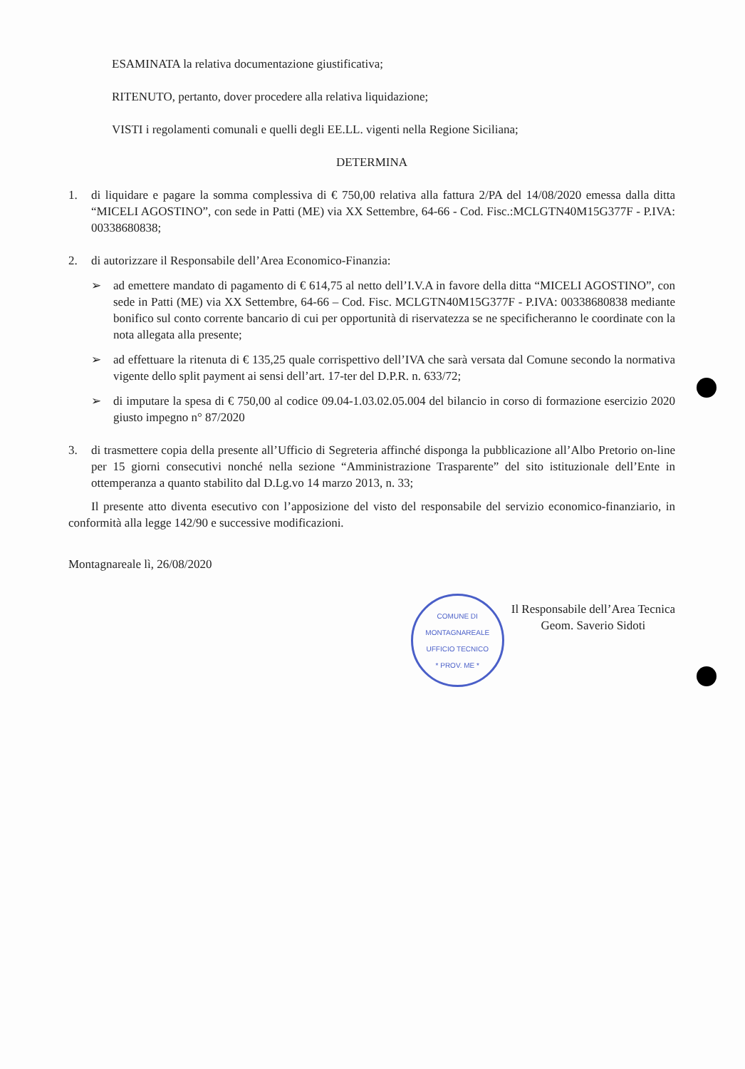ESAMINATA la relativa documentazione giustificativa;
RITENUTO, pertanto, dover procedere alla relativa liquidazione;
VISTI i regolamenti comunali e quelli degli EE.LL. vigenti nella Regione Siciliana;
DETERMINA
1. di liquidare e pagare la somma complessiva di € 750,00 relativa alla fattura 2/PA del 14/08/2020 emessa dalla ditta “MICELI AGOSTINO”, con sede in Patti (ME) via XX Settembre, 64-66 - Cod. Fisc.:MCLGTN40M15G377F - P.IVA: 00338680838;
2. di autorizzare il Responsabile dell’Area Economico-Finanzia:
➢ ad emettere mandato di pagamento di € 614,75 al netto dell’I.V.A in favore della ditta “MICELI AGOSTINO”, con sede in Patti (ME) via XX Settembre, 64-66 – Cod. Fisc. MCLGTN40M15G377F - P.IVA: 00338680838 mediante bonifico sul conto corrente bancario di cui per opportunità di riservatezza se ne specificheranno le coordinate con la nota allegata alla presente;
➢ ad effettuare la ritenuta di € 135,25 quale corrispettivo dell’IVA che sarà versata dal Comune secondo la normativa vigente dello split payment ai sensi dell’art. 17-ter del D.P.R. n. 633/72;
➢ di imputare la spesa di € 750,00 al codice 09.04-1.03.02.05.004 del bilancio in corso di formazione esercizio 2020 giusto impegno n° 87/2020
3. di trasmettere copia della presente all’Ufficio di Segreteria affinché disponga la pubblicazione all’Albo Pretorio on-line per 15 giorni consecutivi nonché nella sezione “Amministrazione Trasparente” del sito istituzionale dell’Ente in ottemperanza a quanto stabilito dal D.Lg.vo 14 marzo 2013, n. 33;
Il presente atto diventa esecutivo con l’apposizione del visto del responsabile del servizio economico-finanziario, in conformità alla legge 142/90 e successive modificazioni.
Montagnareale lì, 26/08/2020
COMUNE DI MONTAGNAREALE
UFFICIO TECNICO
* PROV. ME *
Il Responsabile dell’Area Tecnica
Geom. Saverio Sidoti